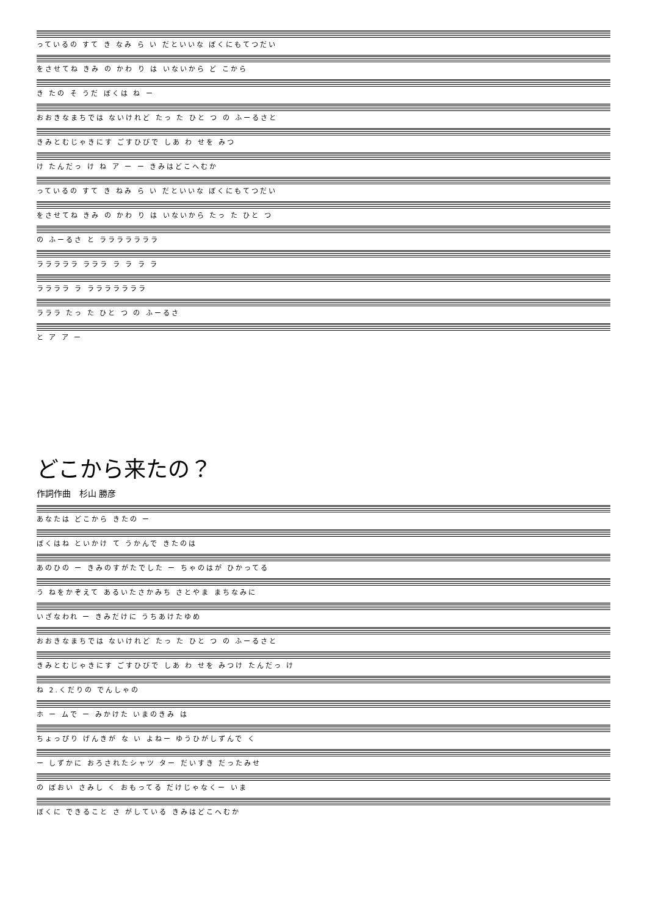っているの すて き なみ ら い だといいな ぼくにもてつだい
をさせてね きみ の かわ り は いないから ど こから
き たの そ うだ ぼくは ね ー
おおきなまちでは ないけれど たっ た ひと つ の ふーるさと
きみとむじゃきにす ごすひびで しあ わ せを みつ
け たんだっ け ね ア ー ー きみはどこへむか
っているの すて き ねみ ら い だといいな ぼくにもてつだい
をさせてね きみ の かわ り は いないから たっ た ひと つ
の ふーるさ と ラララララララ
ラララララ ラララ ラ ラ ラ ラ
ララララ ラ ラララララララ
ラララ たっ た ひと つ の ふーるさ
と ア ア ー
どこから来たの？
作詞作曲　杉山 勝彦
あなたは どこから きたの ー
ぼくはね といかけ て うかんで きたのは
あのひの ー きみのすがたでした ー ちゃのはが ひかってる
う ねをかぞえて あるいたさかみち さとやま まちなみに
いざなわれ ー きみだけに うちあけたゆめ
おおきなまちでは ないけれど たっ た ひと つ の ふーるさと
きみとむじゃきにす ごすひびで しあ わ せを みつけ たんだっ け
ね 2.くだりの でんしゃの
ホ ー ムで ー みかけた いまのきみ は
ちょっぴり げんきが な い よねー ゆうひがしずんで く
ー しずかに おろされたシャツ ター だいすき だったみせ
の ぼおい さみし く おもってる だけじゃなくー いま
ぼくに できること さ がしている きみはどこへむか